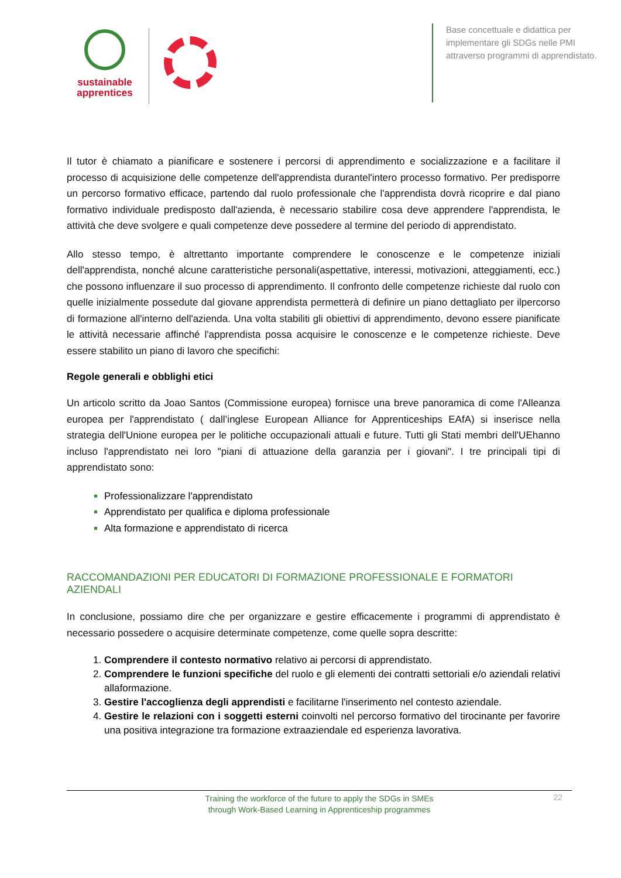sustainable
apprentices
Base concettuale e didattica per implementare gli SDGs nelle PMI attraverso programmi di apprendistato.
Il tutor è chiamato a pianificare e sostenere i percorsi di apprendimento e socializzazione e a facilitare il processo di acquisizione delle competenze dell'apprendista durantel'intero processo formativo. Per predisporre un percorso formativo efficace, partendo dal ruolo professionale che l'apprendista dovrà ricoprire e dal piano formativo individuale predisposto dall'azienda, è necessario stabilire cosa deve apprendere l'apprendista, le attività che deve svolgere e quali competenze deve possedere al termine del periodo di apprendistato.
Allo stesso tempo, è altrettanto importante comprendere le conoscenze e le competenze iniziali dell'apprendista, nonché alcune caratteristiche personali(aspettative, interessi, motivazioni, atteggiamenti, ecc.) che possono influenzare il suo processo di apprendimento. Il confronto delle competenze richieste dal ruolo con quelle inizialmente possedute dal giovane apprendista permetterà di definire un piano dettagliato per ilpercorso di formazione all'interno dell'azienda. Una volta stabiliti gli obiettivi di apprendimento, devono essere pianificate le attività necessarie affinché l'apprendista possa acquisire le conoscenze e le competenze richieste. Deve essere stabilito un piano di lavoro che specifichi:
Regole generali e obblighi etici
Un articolo scritto da Joao Santos (Commissione europea) fornisce una breve panoramica di come l'Alleanza europea per l'apprendistato ( dall’inglese European Alliance for Apprenticeships EAfA) si inserisce nella strategia dell'Unione europea per le politiche occupazionali attuali e future. Tutti gli Stati membri dell'UEhanno incluso l'apprendistato nei loro "piani di attuazione della garanzia per i giovani". I tre principali tipi di apprendistato sono:
Professionalizzare l'apprendistato
Apprendistato per qualifica e diploma professionale
Alta formazione e apprendistato di ricerca
RACCOMANDAZIONI PER EDUCATORI DI FORMAZIONE PROFESSIONALE E FORMATORI AZIENDALI
In conclusione, possiamo dire che per organizzare e gestire efficacemente i programmi di apprendistato è necessario possedere o acquisire determinate competenze, come quelle sopra descritte:
Comprendere il contesto normativo relativo ai percorsi di apprendistato.
Comprendere le funzioni specifiche del ruolo e gli elementi dei contratti settoriali e/o aziendali relativi allaformazione.
Gestire l'accoglienza degli apprendisti e facilitarne l'inserimento nel contesto aziendale.
Gestire le relazioni con i soggetti esterni coinvolti nel percorso formativo del tirocinante per favorire una positiva integrazione tra formazione extraaziendale ed esperienza lavorativa.
Training the workforce of the future to apply the SDGs in SMEs
through Work-Based Learning in Apprenticeship programmes
22